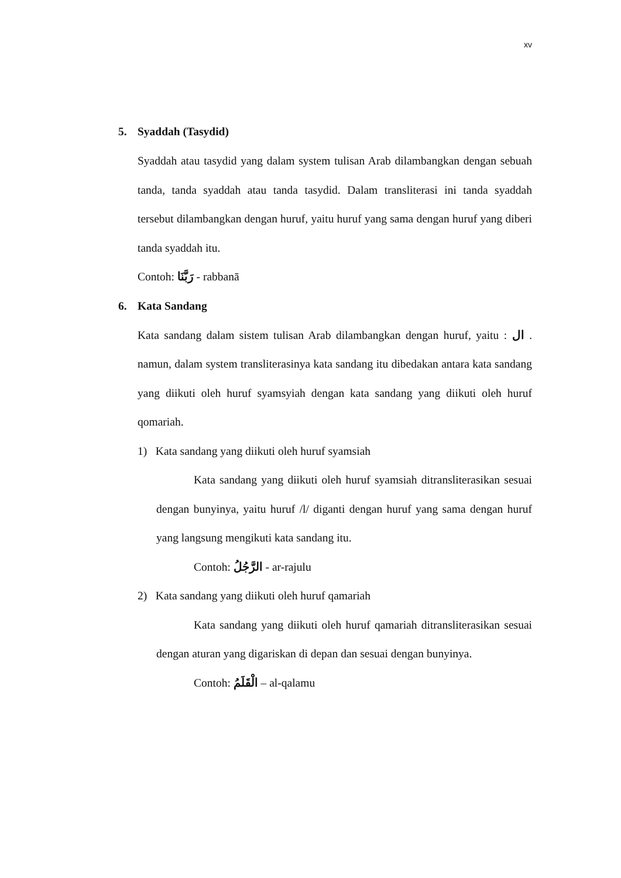xv
5. Syaddah (Tasydid)
Syaddah atau tasydid yang dalam system tulisan Arab dilambangkan dengan sebuah tanda, tanda syaddah atau tanda tasydid. Dalam transliterasi ini tanda syaddah tersebut dilambangkan dengan huruf, yaitu huruf yang sama dengan huruf yang diberi tanda syaddah itu.
Contoh: رَبَّنَا - rabbanā
6. Kata Sandang
Kata sandang dalam sistem tulisan Arab dilambangkan dengan huruf, yaitu : ال . namun, dalam system transliterasinya kata sandang itu dibedakan antara kata sandang yang diikuti oleh huruf syamsyiah dengan kata sandang yang diikuti oleh huruf qomariah.
1) Kata sandang yang diikuti oleh huruf syamsiah
Kata sandang yang diikuti oleh huruf syamsiah ditransliterasikan sesuai dengan bunyinya, yaitu huruf /l/ diganti dengan huruf yang sama dengan huruf yang langsung mengikuti kata sandang itu.
Contoh: الرَّجُلُ - ar-rajulu
2) Kata sandang yang diikuti oleh huruf qamariah
Kata sandang yang diikuti oleh huruf qamariah ditransliterasikan sesuai dengan aturan yang digariskan di depan dan sesuai dengan bunyinya.
Contoh: الْقَلَمُ – al-qalamu